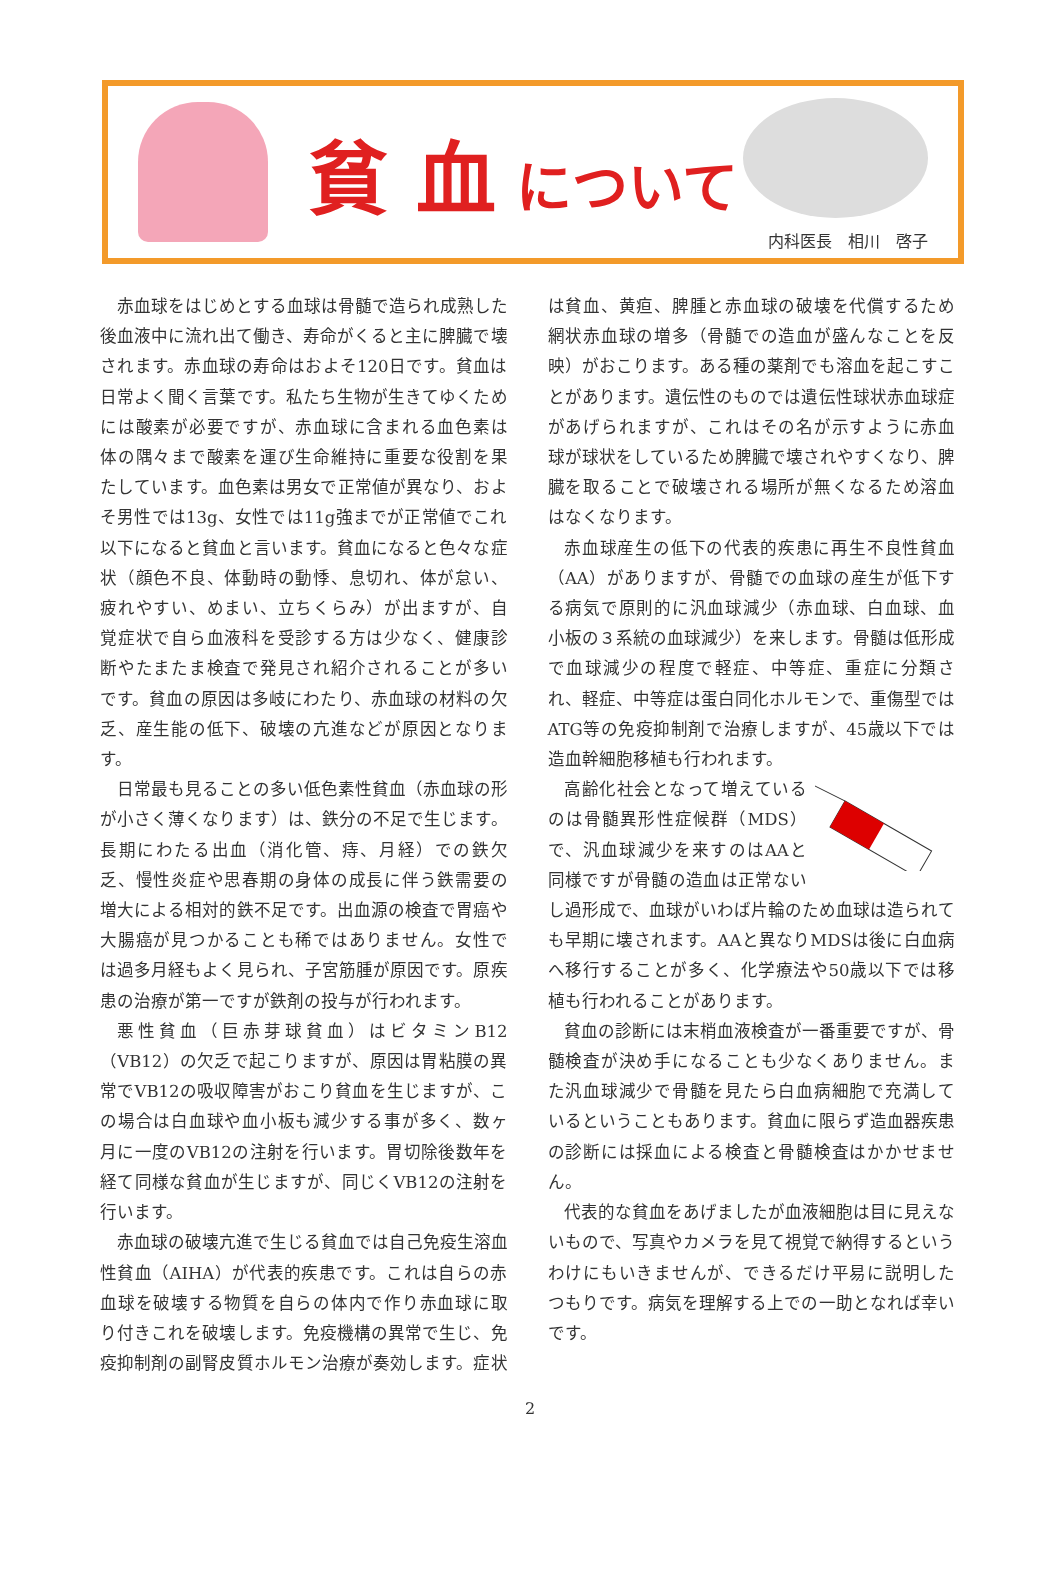貧 血 について
内科医長　相川　啓子
赤血球をはじめとする血球は骨髄で造られ成熟した後血液中に流れ出て働き、寿命がくると主に脾臓で壊されます。赤血球の寿命はおよそ120日です。貧血は日常よく聞く言葉です。私たち生物が生きてゆくためには酸素が必要ですが、赤血球に含まれる血色素は 体の隅々まで酸素を運び生命維持に重要な役割を果たしています。血色素は男女で正常値が異なり、およそ男性では13g、女性では11g強までが正常値でこれ以下になると貧血と言います。貧血になると色々な症状（顔色不良、体動時の動悸、息切れ、体が怠い、疲れやすい、めまい、立ちくらみ）が出ますが、自覚症状で自ら血液科を受診する方は少なく、健康診断やたまたま検査で発見され紹介されることが多いです。貧血の原因は多岐にわたり、赤血球の材料の欠乏、産生能の低下、破壊の亢進などが原因となります。
日常最も見ることの多い低色素性貧血（赤血球の形が小さく薄くなります）は、鉄分の不足で生じます。長期にわたる出血（消化管、痔、月経）での鉄欠乏、慢性炎症や思春期の身体の成長に伴う鉄需要の増大による相対的鉄不足です。出血源の検査で胃癌や大腸癌が見つかることも稀ではありません。女性では過多月経もよく見られ、子宮筋腫が原因です。原疾患の治療が第一ですが鉄剤の投与が行われます。
悪性貧血（巨赤芽球貧血）はビタミンB12（VB12）の欠乏で起こりますが、原因は胃粘膜の異常でVB12の吸収障害がおこり貧血を生じますが、この場合は白血球や血小板も減少する事が多く、数ヶ月に一度のVB12の注射を行います。胃切除後数年を経て同様な貧血が生じますが、同じくVB12の注射を行います。
赤血球の破壊亢進で生じる貧血では自己免疫生溶血性貧血（AIHA）が代表的疾患です。これは自らの赤血球を破壊する物質を自らの体内で作り赤血球に取り付きこれを破壊します。免疫機構の異常で生じ、免疫抑制剤の副腎皮質ホルモン治療が奏効します。症状は貧血、黄疸、脾腫と赤血球の破壊を代償するため網状赤血球の増多（骨髄での造血が盛んなことを反映）がおこります。ある種の薬剤でも溶血を起こすことがあります。遺伝性のものでは遺伝性球状赤血球症があげられますが、これはその名が示すように赤血球が球状をしているため脾臓で壊されやすくなり、脾臓を取ることで破壊される場所が無くなるため溶血はなくなります。
赤血球産生の低下の代表的疾患に再生不良性貧血（AA）がありますが、骨髄での血球の産生が低下する病気で原則的に汎血球減少（赤血球、白血球、血小板の３系統の血球減少）を来します。骨髄は低形成で血球減少の程度で軽症、中等症、重症に分類され、軽症、中等症は蛋白同化ホルモンで、重傷型ではATG等の免疫抑制剤で治療しますが、45歳以下では造血幹細胞移植も行われます。
高齢化社会となって増えているのは骨髄異形性症候群（MDS）で、汎血球減少を来すのはAAと同様ですが骨髄の造血は正常ないし過形成で、血球がいわば片輪のため血球は造られても早期に壊されます。AAと異なりMDSは後に白血病へ移行することが多く、化学療法や50歳以下では移植も行われることがあります。
貧血の診断には末梢血液検査が一番重要ですが、骨髄検査が決め手になることも少なくありません。また汎血球減少で骨髄を見たら白血病細胞で充満しているということもあります。貧血に限らず造血器疾患の診断には採血による検査と骨髄検査はかかせません。
代表的な貧血をあげましたが血液細胞は目に見えないもので、写真やカメラを見て視覚で納得するというわけにもいきませんが、できるだけ平易に説明したつもりです。病気を理解する上での一助となれば幸いです。
2